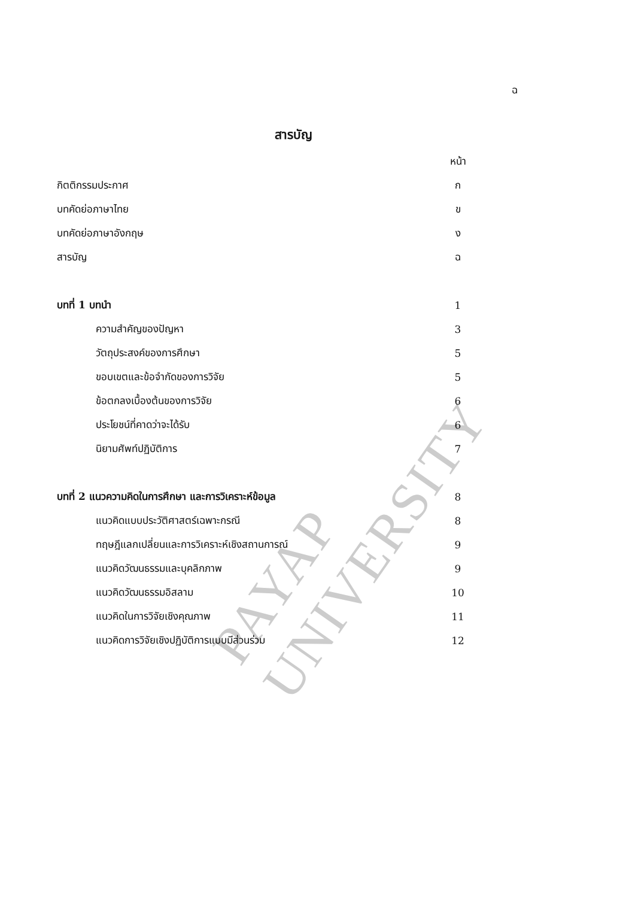ฉ
สารบัญ
PAYAP UNIVERSITY
| | หน้า |
| กิตติกรรมประกาศ | ก |
| บทคัดย่อภาษาไทย | ข |
| บทคัดย่อภาษาอังกฤษ | ง |
| สารบัญ | ฉ |
| บทที่ 1 บทนำ | 1 |
| ความสำคัญของปัญหา | 3 |
| วัตถุประสงค์ของการศึกษา | 5 |
| ขอบเขตและข้อจำกัดของการวิจัย | 5 |
| ข้อตกลงเบื้องต้นของการวิจัย | 6 |
| ประโยชน์ที่คาดว่าจะได้รับ | 6 |
| นิยามศัพท์ปฏิบัติการ | 7 |
| บทที่ 2 แนวความคิดในการศึกษา และการวิเคราะห์ข้อมูล | 8 |
| แนวคิดแบบประวัติศาสตร์เฉพาะกรณี | 8 |
| ทฤษฎีแลกเปลี่ยนและการวิเคราะห์เชิงสถานการณ์ | 9 |
| แนวคิดวัฒนธรรมและบุคลิกภาพ | 9 |
| แนวคิดวัฒนธรรมอิสลาม | 10 |
| แนวคิดในการวิจัยเชิงคุณภาพ | 11 |
| แนวคิดการวิจัยเชิงปฏิบัติการแบบมีส่วนร่วม | 12 |